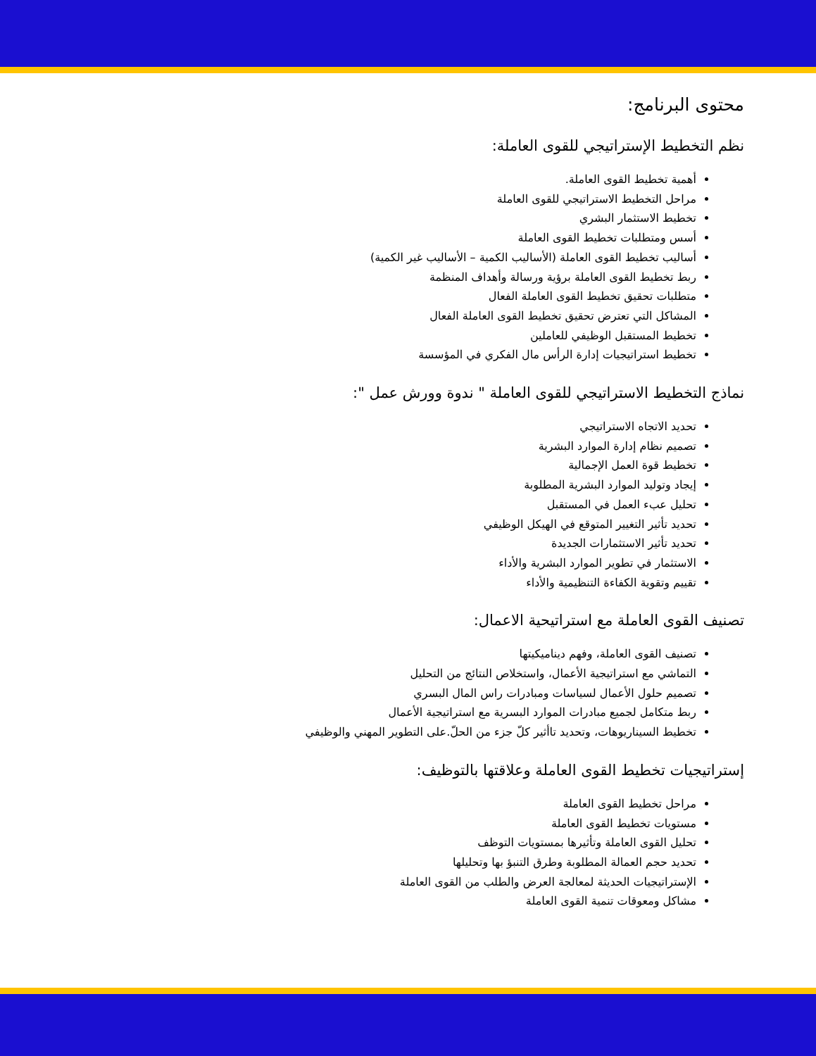محتوى البرنامج:
نظم التخطيط الإستراتيجي للقوى العاملة:
أهمية تخطيط القوى العاملة.
مراحل التخطيط الاستراتيجي للقوى العاملة
تخطيط الاستثمار البشري
أسس ومتطلبات تخطيط القوى العاملة
أساليب تخطيط القوى العاملة (الأساليب الكمية – الأساليب غير الكمية)
ربط تخطيط القوى العاملة برؤية ورسالة وأهداف المنظمة
متطلبات تحقيق تخطيط القوى العاملة الفعال
المشاكل التي تعترض تحقيق تخطيط القوى العاملة الفعال
تخطيط المستقبل الوظيفي للعاملين
تخطيط استراتيجيات إدارة الرأس مال الفكري في المؤسسة
نماذج التخطيط الاستراتيجي للقوى العاملة " ندوة وورش عمل ":
تحديد الاتجاه الاستراتيجي
تصميم نظام إدارة الموارد البشرية
تخطيط قوة العمل الإجمالية
إيجاد وتوليد الموارد البشرية المطلوبة
تحليل عبء العمل في المستقبل
تحديد تأثير التغيير المتوقع في الهيكل الوظيفي
تحديد تأثير الاستثمارات الجديدة
الاستثمار في تطوير الموارد البشرية والأداء
تقييم وتقوية الكفاءة التنظيمية والأداء
تصنيف القوى العاملة مع استراتيحية الاعمال:
تصنيف القوى العاملة، وفهم ديناميكيتها
التماشي مع استراتيجية الأعمال، واستخلاص النتائج من التحليل
تصميم حلول الأعمال لسياسات ومبادرات راس المال البسري
ربط متكامل لجميع مبادرات الموارد البسرية مع استراتيجية الأعمال
تخطيط السيناريوهات، وتحديد تاأثير كلّ جزء من الحلّ.على التطوير المهني والوظيفي
إستراتيجيات تخطيط القوى العاملة وعلاقتها بالتوظيف:
مراحل تخطيط القوى العاملة
مستويات تخطيط القوى العاملة
تحليل القوى العاملة وتأثيرها بمستويات التوظف
تحديد حجم العمالة المطلوبة وطرق التنبؤ بها وتحليلها
الإستراتيجيات الحديثة لمعالجة العرض والطلب من القوى العاملة
مشاكل ومعوقات تنمية القوى العاملة